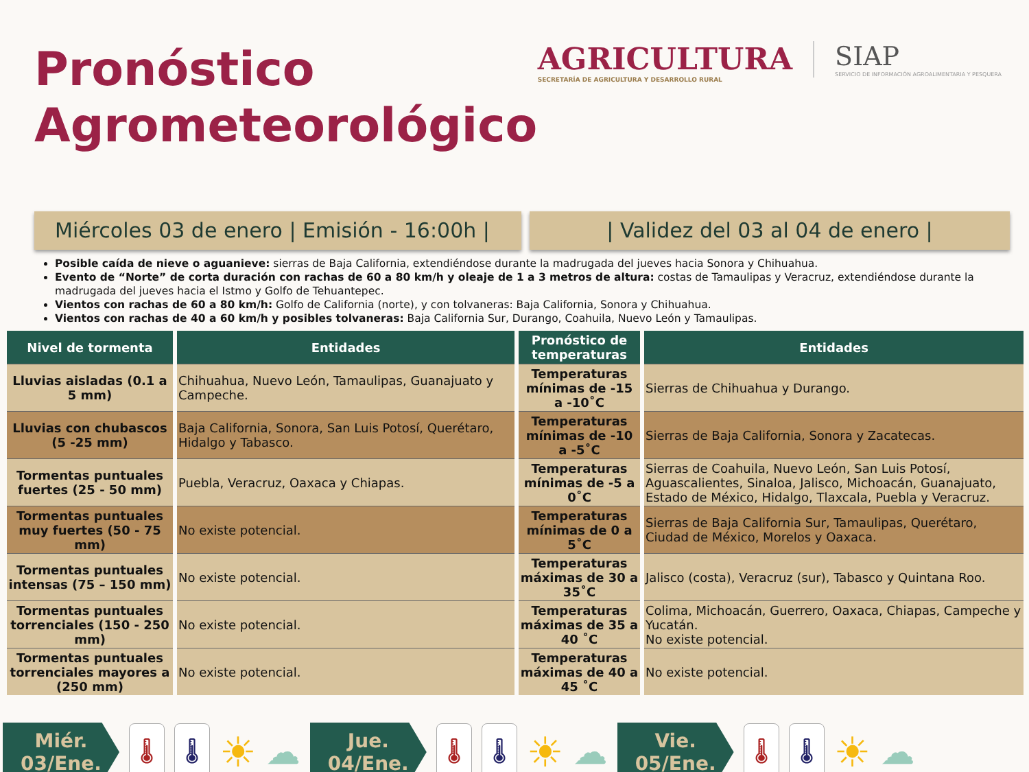Pronóstico
Agrometeorológico
AGRICULTURA
SECRETARÍA DE AGRICULTURA Y DESARROLLO RURAL
SIAP
SERVICIO DE INFORMACIÓN AGROALIMENTARIA Y PESQUERA
Miércoles 03 de enero | Emisión - 16:00h |
| Validez del 03 al 04 de enero |
Posible caída de nieve o aguanieve: sierras de Baja California, extendiéndose durante la madrugada del jueves hacia Sonora y Chihuahua.
Evento de “Norte” de corta duración con rachas de 60 a 80 km/h y oleaje de 1 a 3 metros de altura: costas de Tamaulipas y Veracruz, extendiéndose durante la madrugada del jueves hacia el Istmo y Golfo de Tehuantepec.
Vientos con rachas de 60 a 80 km/h: Golfo de California (norte), y con tolvaneras: Baja California, Sonora y Chihuahua.
Vientos con rachas de 40 a 60 km/h y posibles tolvaneras: Baja California Sur, Durango, Coahuila, Nuevo León y Tamaulipas.
| Nivel de tormenta | Entidades | Pronóstico de temperaturas | Entidades |
| --- | --- | --- | --- |
| Lluvias aisladas (0.1 a 5 mm) | Chihuahua, Nuevo León, Tamaulipas, Guanajuato y Campeche. | Temperaturas mínimas de -15 a -10˚C | Sierras de Chihuahua y Durango. |
| Lluvias con chubascos (5 -25 mm) | Baja California, Sonora, San Luis Potosí, Querétaro, Hidalgo y Tabasco. | Temperaturas mínimas de -10 a -5˚C | Sierras de Baja California, Sonora y Zacatecas. |
| Tormentas puntuales fuertes (25 - 50 mm) | Puebla, Veracruz, Oaxaca y Chiapas. | Temperaturas mínimas de -5 a 0˚C | Sierras de Coahuila, Nuevo León, San Luis Potosí, Aguascalientes, Sinaloa, Jalisco, Michoacán, Guanajuato, Estado de México, Hidalgo, Tlaxcala, Puebla y Veracruz. |
| Tormentas puntuales muy fuertes (50 - 75 mm) | No existe potencial. | Temperaturas mínimas de 0 a 5˚C | Sierras de Baja California Sur, Tamaulipas, Querétaro, Ciudad de México, Morelos y Oaxaca. |
| Tormentas puntuales intensas (75 – 150 mm) | No existe potencial. | Temperaturas máximas de 30 a 35˚C | Jalisco (costa), Veracruz (sur), Tabasco y Quintana Roo. |
| Tormentas puntuales torrenciales (150 - 250 mm) | No existe potencial. | Temperaturas máximas de 35 a 40 ˚C | Colima, Michoacán, Guerrero, Oaxaca, Chiapas, Campeche y Yucatán. No existe potencial. |
| Tormentas puntuales torrenciales mayores a (250 mm) | No existe potencial. | Temperaturas máximas de 40 a 45 ˚C | No existe potencial. |
Miér.
03/Ene.
🌡 🌡
☀
☁
Jue.
04/Ene.
🌡 🌡
☀
☁
Vie.
05/Ene.
🌡 🌡
☀
☁